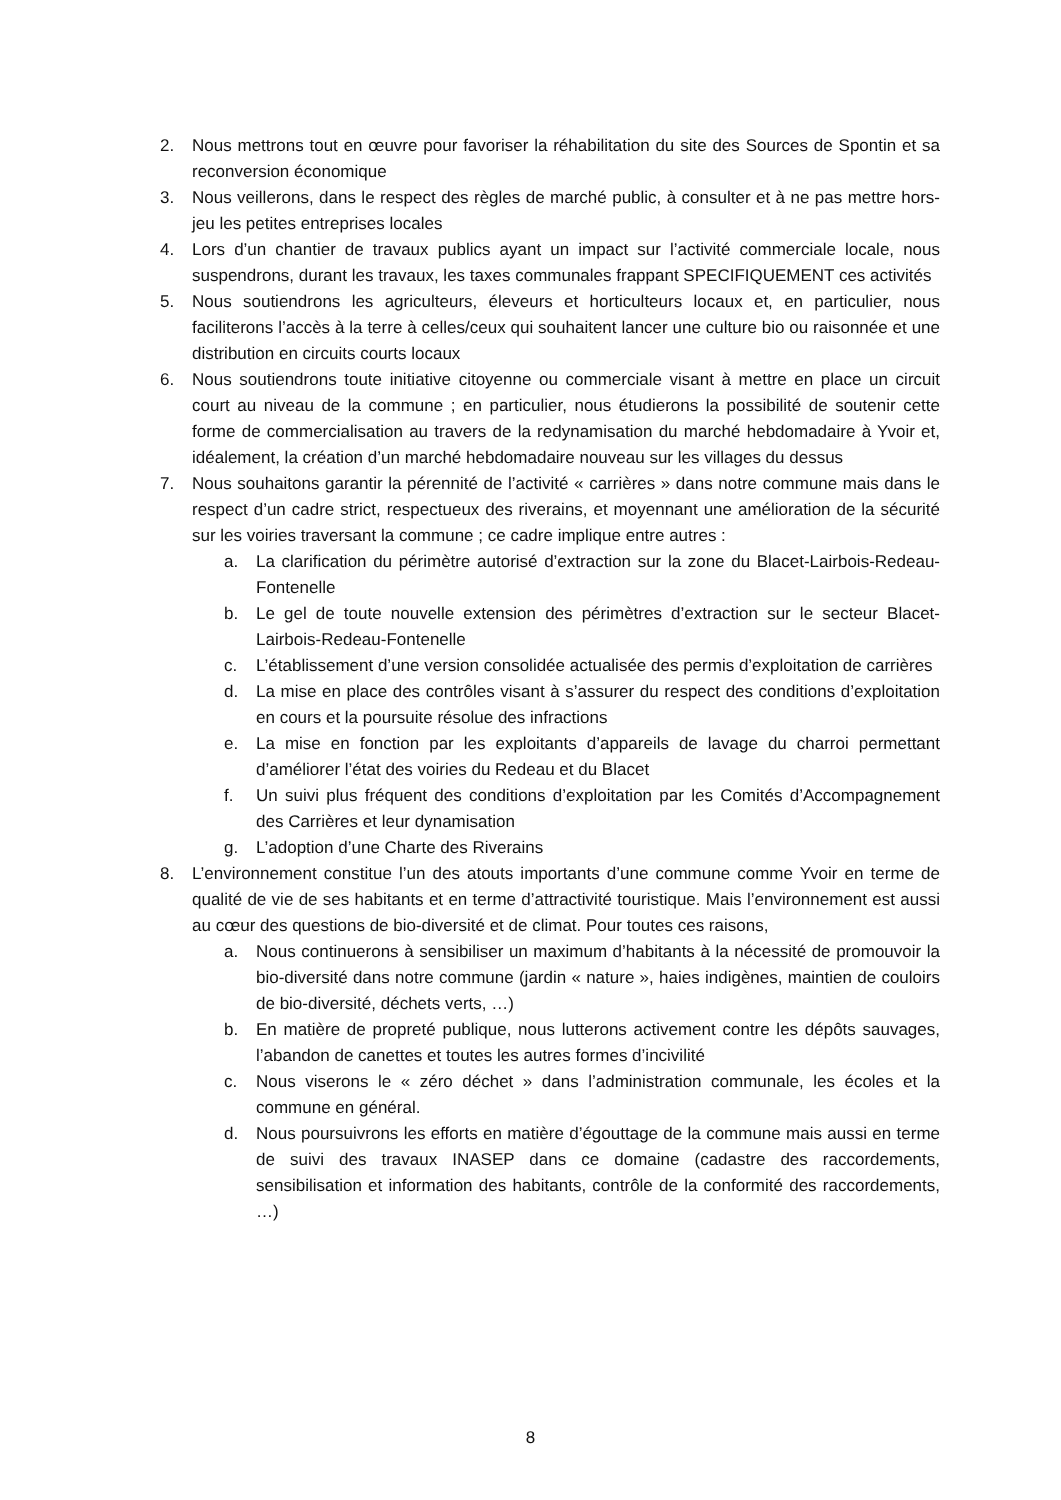2. Nous mettrons tout en œuvre pour favoriser la réhabilitation du site des Sources de Spontin et sa reconversion économique
3. Nous veillerons, dans le respect des règles de marché public, à consulter et à ne pas mettre hors-jeu les petites entreprises locales
4. Lors d’un chantier de travaux publics ayant un impact sur l’activité commerciale locale, nous suspendrons, durant les travaux, les taxes communales frappant SPECIFIQUEMENT ces activités
5. Nous soutiendrons les agriculteurs, éleveurs et horticulteurs locaux et, en particulier, nous faciliterons l’accès à la terre à celles/ceux qui souhaitent lancer une culture bio ou raisonnée et une distribution en circuits courts locaux
6. Nous soutiendrons toute initiative citoyenne ou commerciale visant à mettre en place un circuit court au niveau de la commune ; en particulier, nous étudierons la possibilité de soutenir cette forme de commercialisation au travers de la redynamisation du marché hebdomadaire à Yvoir et, idéalement, la création d’un marché hebdomadaire nouveau sur les villages du dessus
7. Nous souhaitons garantir la pérennité de l’activité « carrières » dans notre commune mais dans le respect d’un cadre strict, respectueux des riverains, et moyennant une amélioration de la sécurité sur les voiries traversant la commune ; ce cadre implique entre autres :
a. La clarification du périmètre autorisé d’extraction sur la zone du Blacet-Lairbois-Redeau-Fontenelle
b. Le gel de toute nouvelle extension des périmètres d’extraction sur le secteur Blacet-Lairbois-Redeau-Fontenelle
c. L’établissement d’une version consolidée actualisée des permis d’exploitation de carrières
d. La mise en place des contrôles visant à s’assurer du respect des conditions d’exploitation en cours et la poursuite résolue des infractions
e. La mise en fonction par les exploitants d’appareils de lavage du charroi permettant d’améliorer l’état des voiries du Redeau et du Blacet
f. Un suivi plus fréquent des conditions d’exploitation par les Comités d’Accompagnement des Carrières et leur dynamisation
g. L’adoption d’une Charte des Riverains
8. L’environnement constitue l’un des atouts importants d’une commune comme Yvoir en terme de qualité de vie de ses habitants et en terme d’attractivité touristique. Mais l’environnement est aussi au cœur des questions de bio-diversité et de climat. Pour toutes ces raisons,
a. Nous continuerons à sensibiliser un maximum d’habitants à la nécessité de promouvoir la bio-diversité dans notre commune (jardin « nature », haies indigènes, maintien de couloirs de bio-diversité, déchets verts, …)
b. En matière de propreté publique, nous lutterons activement contre les dépôts sauvages, l’abandon de canettes et toutes les autres formes d’incivilité
c. Nous viserons le « zéro déchet » dans l’administration communale, les écoles et la commune en général.
d. Nous poursuivrons les efforts en matière d’égouttage de la commune mais aussi en terme de suivi des travaux INASEP dans ce domaine (cadastre des raccordements, sensibilisation et information des habitants, contrôle de la conformité des raccordements, …)
8